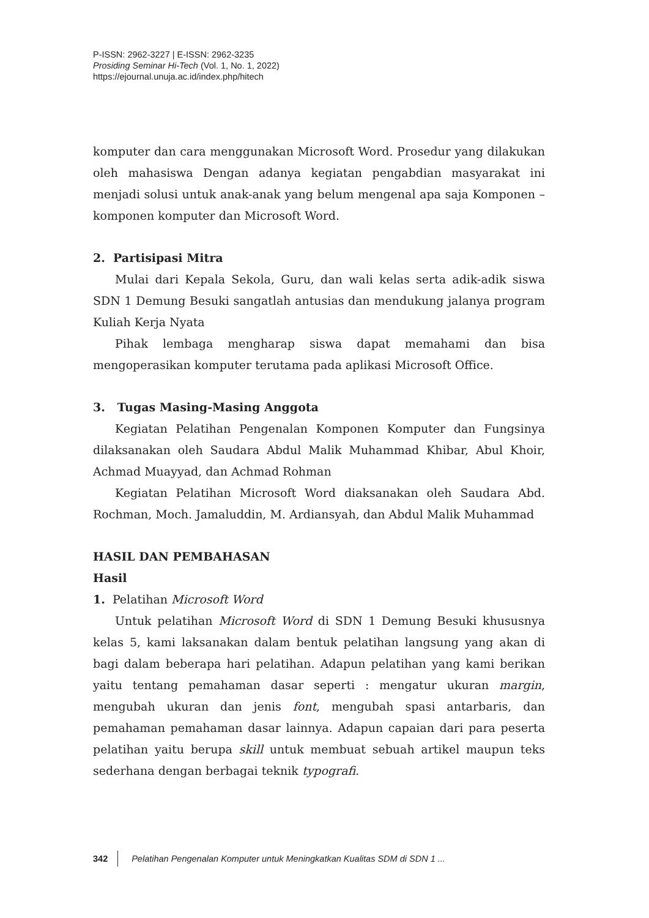P-ISSN: 2962-3227 | E-ISSN: 2962-3235
Prosiding Seminar Hi-Tech (Vol. 1, No. 1, 2022)
https://ejournal.unuja.ac.id/index.php/hitech
komputer dan cara menggunakan Microsoft Word. Prosedur yang dilakukan oleh mahasiswa Dengan adanya kegiatan pengabdian masyarakat ini menjadi solusi untuk anak-anak yang belum mengenal apa saja Komponen – komponen komputer dan Microsoft Word.
2. Partisipasi Mitra
Mulai dari Kepala Sekola, Guru, dan wali kelas serta adik-adik siswa SDN 1 Demung Besuki sangatlah antusias dan mendukung jalanya program Kuliah Kerja Nyata
Pihak lembaga mengharap siswa dapat memahami dan bisa mengoperasikan komputer terutama pada aplikasi Microsoft Office.
3. Tugas Masing-Masing Anggota
Kegiatan Pelatihan Pengenalan Komponen Komputer dan Fungsinya dilaksanakan oleh Saudara Abdul Malik Muhammad Khibar, Abul Khoir, Achmad Muayyad, dan Achmad Rohman
Kegiatan Pelatihan Microsoft Word diaksanakan oleh Saudara Abd. Rochman, Moch. Jamaluddin, M. Ardiansyah, dan Abdul Malik Muhammad
HASIL DAN PEMBAHASAN
Hasil
1. Pelatihan Microsoft Word
Untuk pelatihan Microsoft Word di SDN 1 Demung Besuki khususnya kelas 5, kami laksanakan dalam bentuk pelatihan langsung yang akan di bagi dalam beberapa hari pelatihan. Adapun pelatihan yang kami berikan yaitu tentang pemahaman dasar seperti : mengatur ukuran margin, mengubah ukuran dan jenis font, mengubah spasi antarbaris, dan pemahaman pemahaman dasar lainnya. Adapun capaian dari para peserta pelatihan yaitu berupa skill untuk membuat sebuah artikel maupun teks sederhana dengan berbagai teknik typografi.
342 Pelatihan Pengenalan Komputer untuk Meningkatkan Kualitas SDM di SDN 1 ...